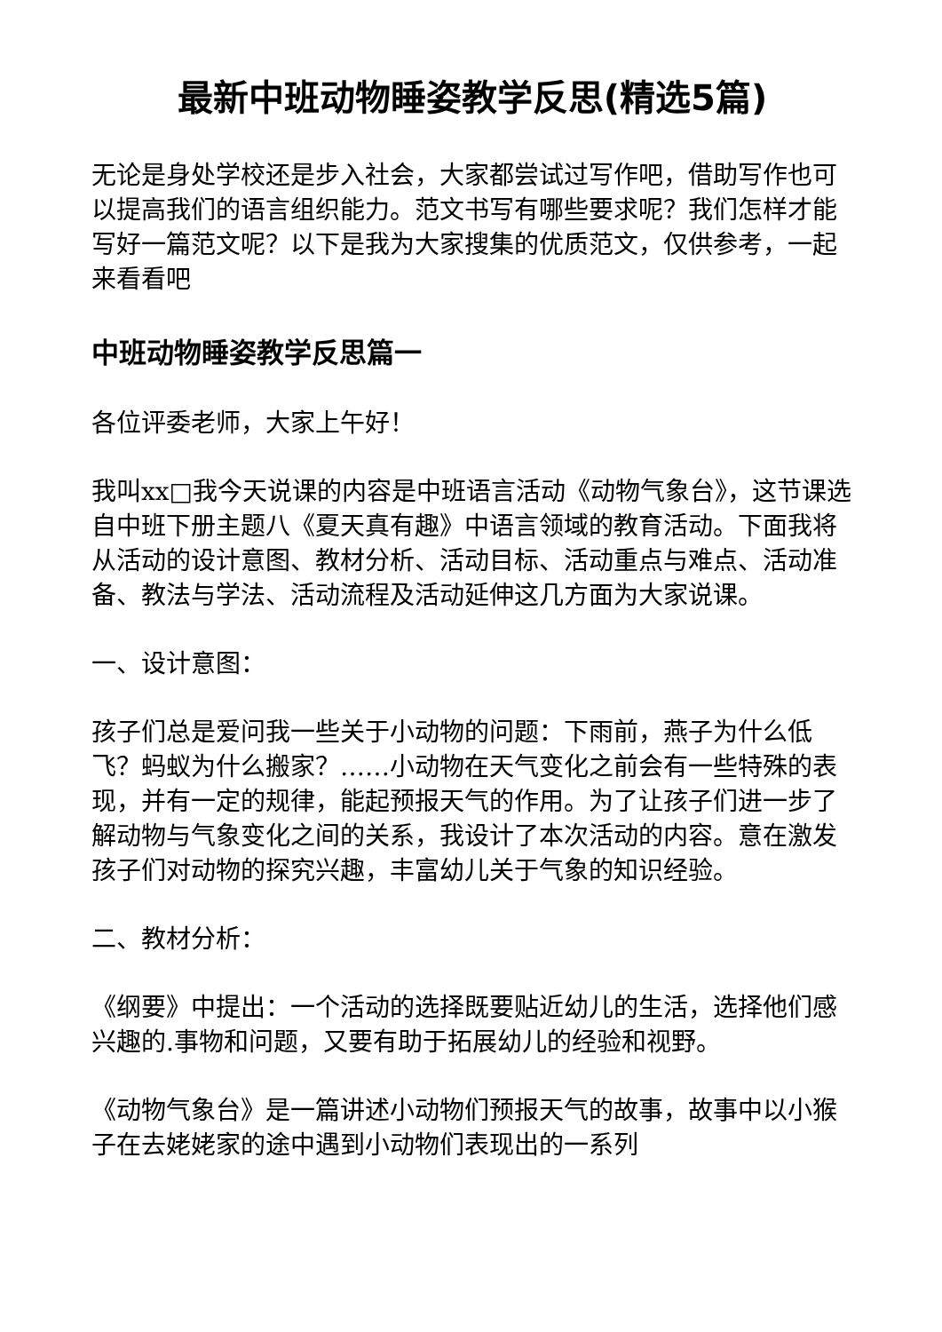最新中班动物睡姿教学反思(精选5篇)
无论是身处学校还是步入社会，大家都尝试过写作吧，借助写作也可以提高我们的语言组织能力。范文书写有哪些要求呢？我们怎样才能写好一篇范文呢？以下是我为大家搜集的优质范文，仅供参考，一起来看看吧
中班动物睡姿教学反思篇一
各位评委老师，大家上午好！
我叫xx□我今天说课的内容是中班语言活动《动物气象台》，这节课选自中班下册主题八《夏天真有趣》中语言领域的教育活动。下面我将从活动的设计意图、教材分析、活动目标、活动重点与难点、活动准备、教法与学法、活动流程及活动延伸这几方面为大家说课。
一、设计意图：
孩子们总是爱问我一些关于小动物的问题：下雨前，燕子为什么低飞？蚂蚁为什么搬家？……小动物在天气变化之前会有一些特殊的表现，并有一定的规律，能起预报天气的作用。为了让孩子们进一步了解动物与气象变化之间的关系，我设计了本次活动的内容。意在激发孩子们对动物的探究兴趣，丰富幼儿关于气象的知识经验。
二、教材分析：
《纲要》中提出：一个活动的选择既要贴近幼儿的生活，选择他们感兴趣的.事物和问题，又要有助于拓展幼儿的经验和视野。
《动物气象台》是一篇讲述小动物们预报天气的故事，故事中以小猴子在去姥姥家的途中遇到小动物们表现出的一系列